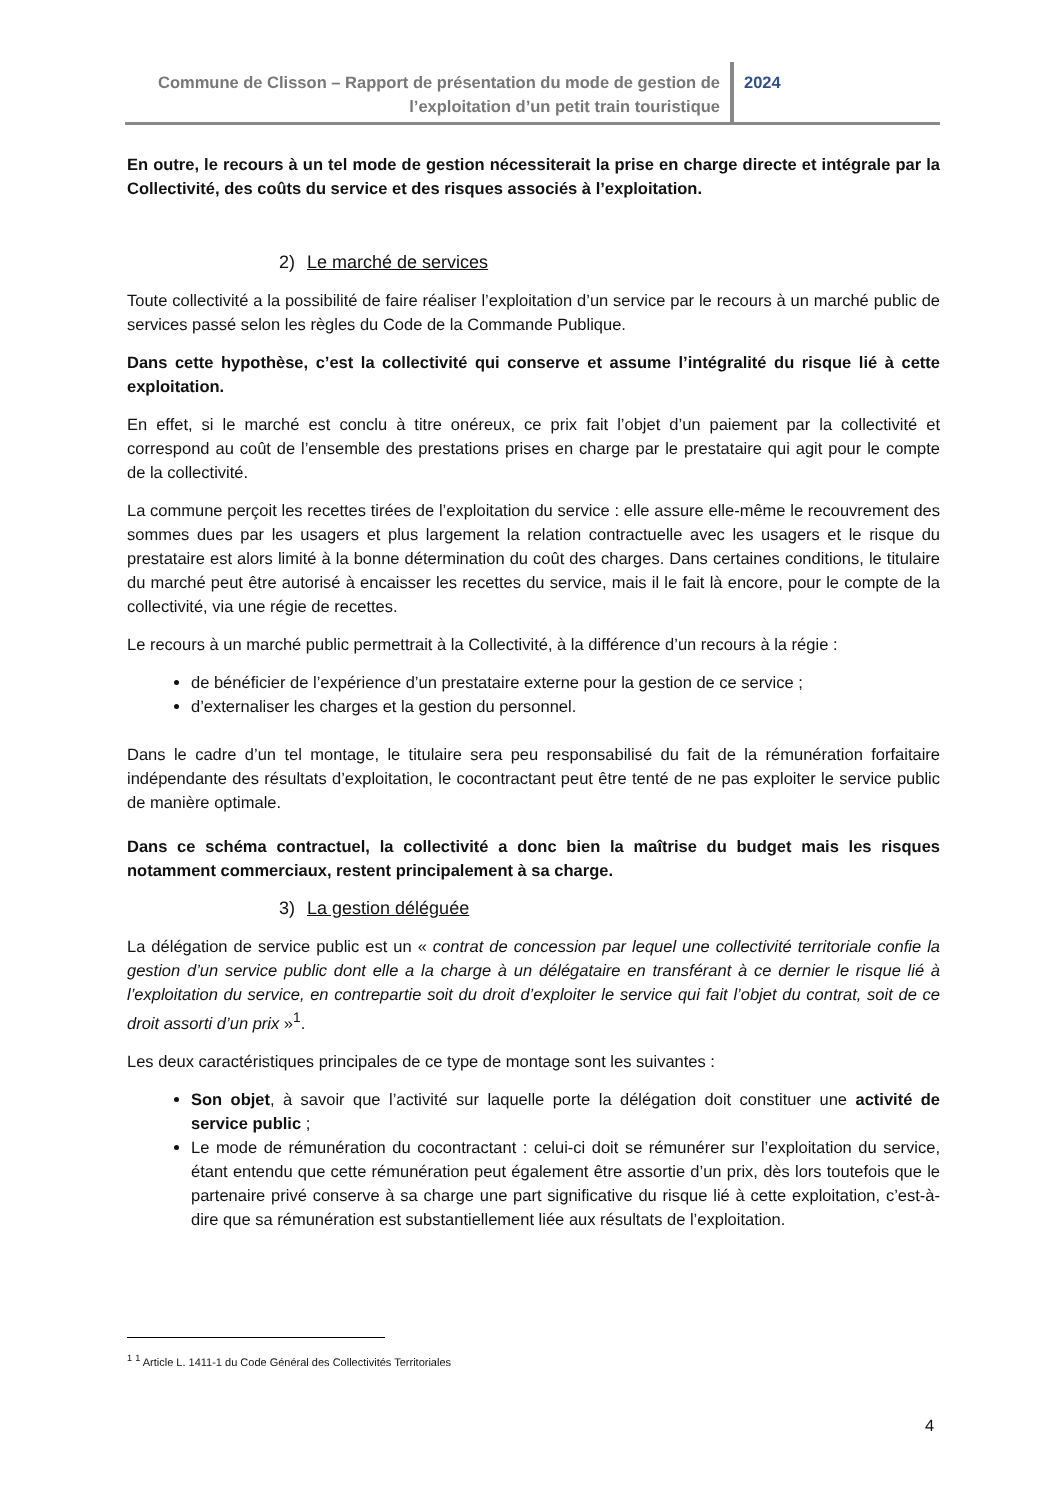Commune de Clisson – Rapport de présentation du mode de gestion de l’exploitation d’un petit train touristique
2024
En outre, le recours à un tel mode de gestion nécessiterait la prise en charge directe et intégrale par la Collectivité, des coûts du service et des risques associés à l’exploitation.
2) Le marché de services
Toute collectivité a la possibilité de faire réaliser l’exploitation d’un service par le recours à un marché public de services passé selon les règles du Code de la Commande Publique.
Dans cette hypothèse, c’est la collectivité qui conserve et assume l’intégralité du risque lié à cette exploitation.
En effet, si le marché est conclu à titre onéreux, ce prix fait l’objet d’un paiement par la collectivité et correspond au coût de l’ensemble des prestations prises en charge par le prestataire qui agit pour le compte de la collectivité.
La commune perçoit les recettes tirées de l’exploitation du service : elle assure elle-même le recouvrement des sommes dues par les usagers et plus largement la relation contractuelle avec les usagers et le risque du prestataire est alors limité à la bonne détermination du coût des charges. Dans certaines conditions, le titulaire du marché peut être autorisé à encaisser les recettes du service, mais il le fait là encore, pour le compte de la collectivité, via une régie de recettes.
Le recours à un marché public permettrait à la Collectivité, à la différence d’un recours à la régie :
de bénéficier de l’expérience d’un prestataire externe pour la gestion de ce service ;
d’externaliser les charges et la gestion du personnel.
Dans le cadre d’un tel montage, le titulaire sera peu responsabilisé du fait de la rémunération forfaitaire indépendante des résultats d’exploitation, le cocontractant peut être tenté de ne pas exploiter le service public de manière optimale.
Dans ce schéma contractuel, la collectivité a donc bien la maîtrise du budget mais les risques notamment commerciaux, restent principalement à sa charge.
3) La gestion déléguée
La délégation de service public est un « contrat de concession par lequel une collectivité territoriale confie la gestion d’un service public dont elle a la charge à un délégataire en transférant à ce dernier le risque lié à l’exploitation du service, en contrepartie soit du droit d’exploiter le service qui fait l’objet du contrat, soit de ce droit assorti d’un prix »<sup>1</sup>.
Les deux caractéristiques principales de ce type de montage sont les suivantes :
Son objet, à savoir que l’activité sur laquelle porte la délégation doit constituer une activité de service public ;
Le mode de rémunération du cocontractant : celui-ci doit se rémunérer sur l’exploitation du service, étant entendu que cette rémunération peut également être assortie d’un prix, dès lors toutefois que le partenaire privé conserve à sa charge une part significative du risque lié à cette exploitation, c’est-à-dire que sa rémunération est substantiellement liée aux résultats de l’exploitation.
<sup>1</sup> <sup>1</sup> Article L. 1411-1 du Code Général des Collectivités Territoriales
4